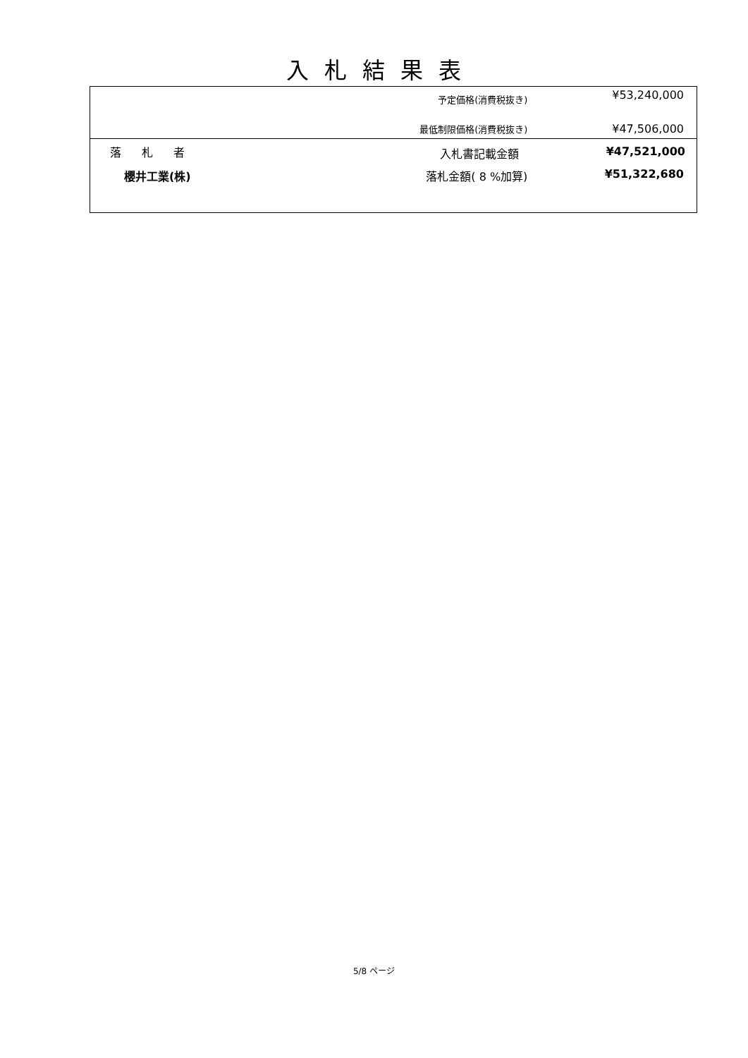入札結果表
| | 予定価格(消費税抜き) | ¥53,240,000 |
| | 最低制限価格(消費税抜き) | ¥47,506,000 |
| 落 札 者 | 入札書記載金額 | ¥47,521,000 |
| 櫻井工業(株) | 落札金額( 8 %加算) | ¥51,322,680 |
5/8 ページ